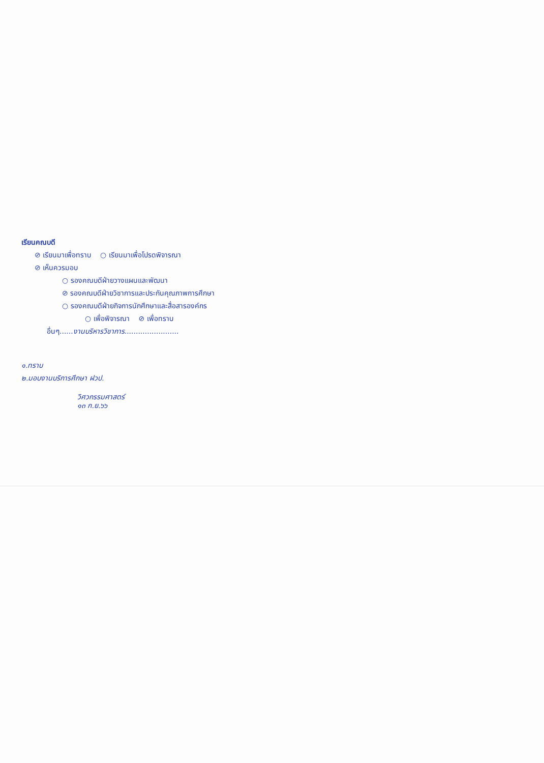เรียนคณบดี
⊘ เรียนมาเพื่อทราบ ○ เรียนมาเพื่อโปรดพิจารณา
⊘ เห็นควรมอบ
○ รองคณบดีฝ่ายวางแผนและพัฒนา
⊘ รองคณบดีฝ่ายวิชาการและประกันคุณภาพการศึกษา
○ รองคณบดีฝ่ายกิจการนักศึกษาและสื่อสารองค์กร
○ เพื่อพิจารณา ⊘ เพื่อทราบ
อื่นๆ......งานบริหารวิชาการ........................
๑.ทราบ
๒.มอบงานบริการศึกษา ฝวป.
วิศวกรรมศาสตร์
๑๓ ก.ย.๖๖